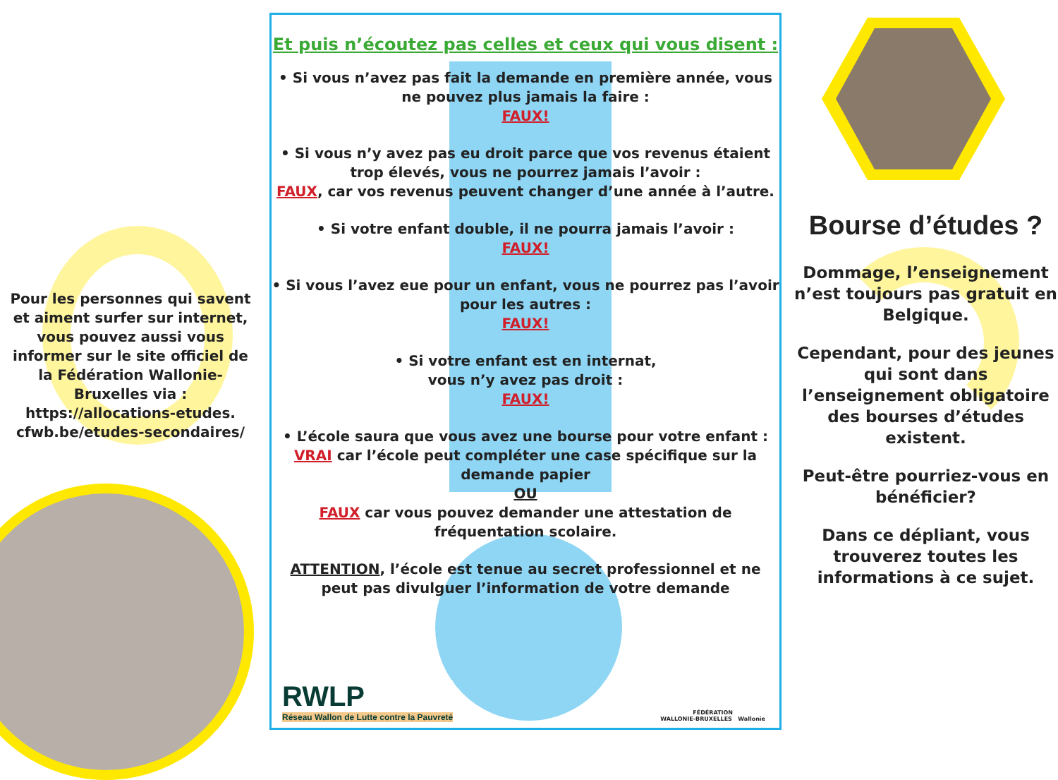Pour les personnes qui savent et aiment surfer sur internet, vous pouvez aussi vous informer sur le site officiel de la Fédération Wallonie-Bruxelles via :
https://allocations-etudes.
cfwb.be/etudes-secondaires/
Et puis n’écoutez pas celles et ceux qui vous disent :
• Si vous n’avez pas fait la demande en première année, vous ne pouvez plus jamais la faire :
FAUX!
• Si vous n’y avez pas eu droit parce que vos revenus étaient trop élevés, vous ne pourrez jamais l’avoir :
FAUX, car vos revenus peuvent changer d’une année à l’autre.
• Si votre enfant double, il ne pourra jamais l’avoir :
FAUX!
• Si vous l’avez eue pour un enfant, vous ne pourrez pas l’avoir pour les autres :
FAUX!
• Si votre enfant est en internat,
vous n’y avez pas droit :
FAUX!
• L’école saura que vous avez une bourse pour votre enfant :
VRAI car l’école peut compléter une case spécifique sur la demande papier
OU
FAUX car vous pouvez demander une attestation de fréquentation scolaire.
ATTENTION, l’école est tenue au secret professionnel et ne peut pas divulguer l’information de votre demande
RWLP
Réseau Wallon de Lutte contre la Pauvreté
FÉDÉRATION
WALLONIE-BRUXELLES Wallonie
Bourse d’études ?
Dommage, l’enseignement n’est toujours pas gratuit en Belgique.
Cependant, pour des jeunes qui sont dans l’enseignement obligatoire des bourses d’études existent.
Peut-être pourriez-vous en bénéficier?
Dans ce dépliant, vous trouverez toutes les informations à ce sujet.